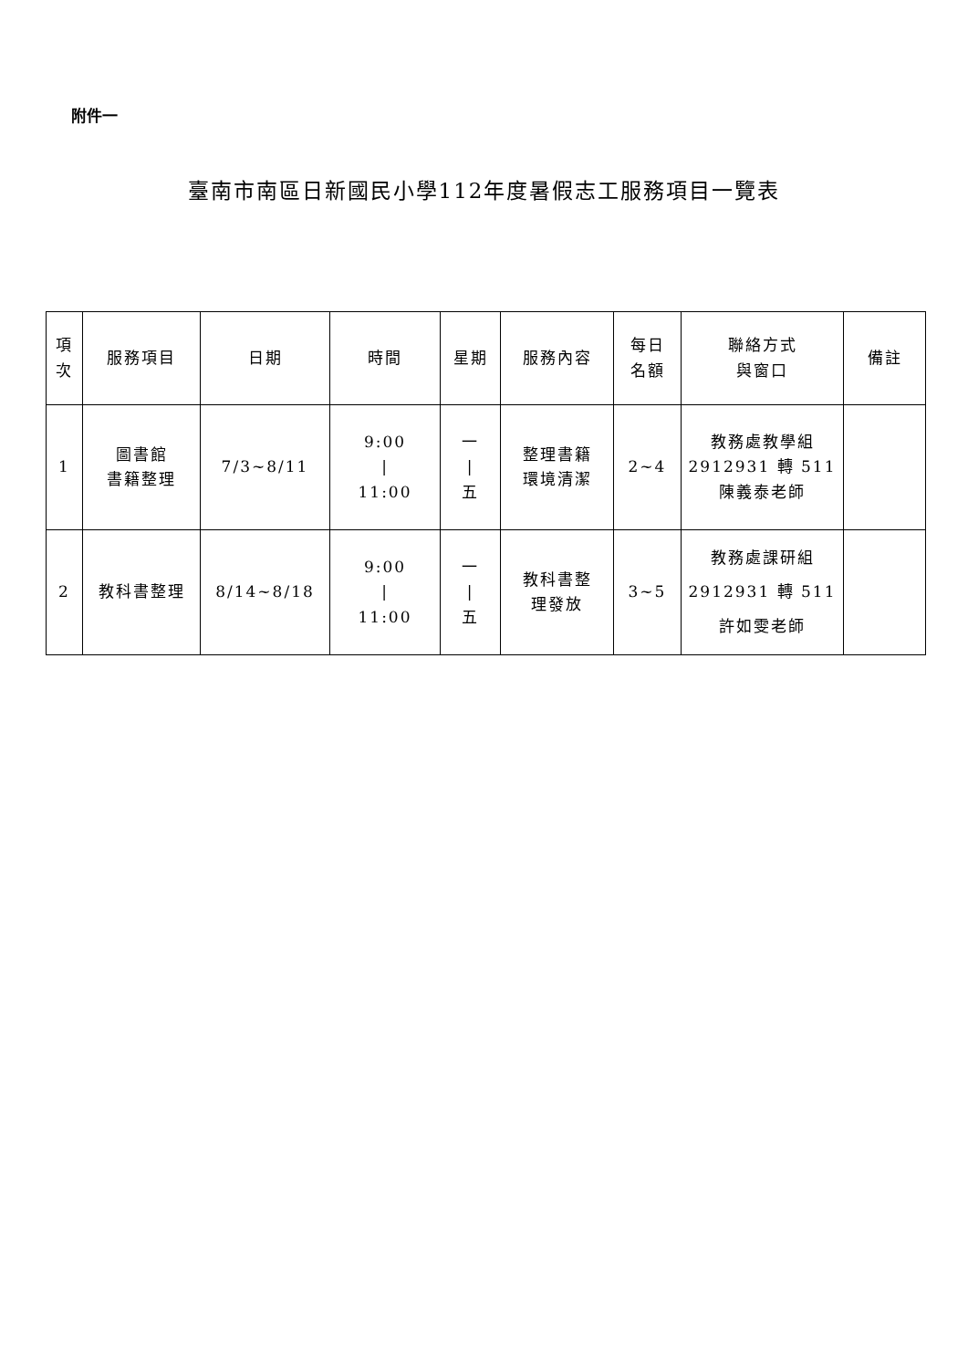附件一
臺南市南區日新國民小學112年度暑假志工服務項目一覽表
| 項 次 | 服務項目 | 日期 | 時間 | 星期 | 服務內容 | 每日 名額 | 聯絡方式 與窗口 | 備註 |
| --- | --- | --- | --- | --- | --- | --- | --- | --- |
| 1 | 圖書館 書籍整理 | 7/3~8/11 | 9:00 / 11:00 | 一 / 五 | 整理書籍 環境清潔 | 2~4 | 教務處教學組 2912931 轉 511 陳義泰老師 | |
| 2 | 教科書整理 | 8/14~8/18 | 9:00 / 11:00 | 一 / 五 | 教科書整 理發放 | 3~5 | 教務處課研組 2912931 轉 511 許如雯老師 | |